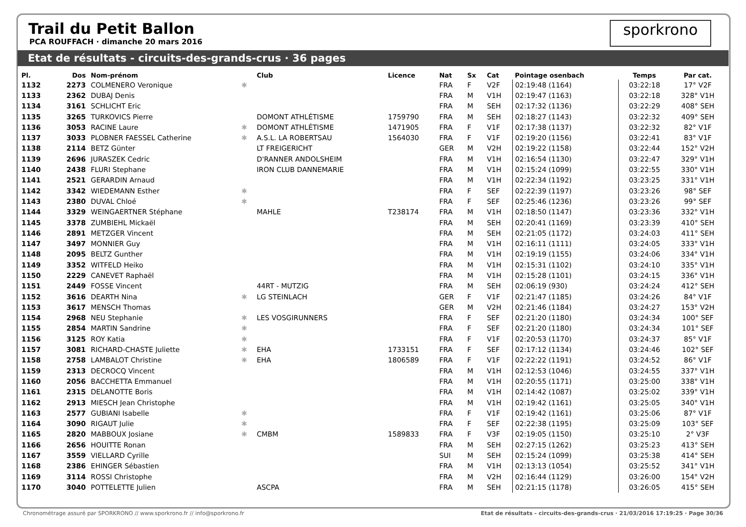Trail du Petit Ballon
PCA ROUFFACH · dimanche 20 mars 2016
sporkrono
Etat de résultats - circuits-des-grands-crus · 36 pages
| Pl. | Dos | Nom-prénom | | Club | Licence | Nat | Sx | Cat | Pointage osenbach | Temps | Par cat. |
| --- | --- | --- | --- | --- | --- | --- | --- | --- | --- | --- | --- |
| 1132 | 2273 | COLMENERO Veronique | ✱ | | | FRA | F | V2F | 02:19:48 (1164) | 03:22:18 | 17° V2F |
| 1133 | 2362 | DUBAJ Denis | | | | FRA | M | V1H | 02:19:47 (1163) | 03:22:18 | 328° V1H |
| 1134 | 3161 | SCHLICHT Eric | | | | FRA | M | SEH | 02:17:32 (1136) | 03:22:29 | 408° SEH |
| 1135 | 3265 | TURKOVICS Pierre | | DOMONT ATHLÉTISME | 1759790 | FRA | M | SEH | 02:18:27 (1143) | 03:22:32 | 409° SEH |
| 1136 | 3053 | RACINE Laure | ✱ | DOMONT ATHLÉTISME | 1471905 | FRA | F | V1F | 02:17:38 (1137) | 03:22:32 | 82° V1F |
| 1137 | 3033 | PLOBNER FAESSEL Catherine | ✱ | A.S.L. LA ROBERTSAU | 1564030 | FRA | F | V1F | 02:19:20 (1156) | 03:22:41 | 83° V1F |
| 1138 | 2114 | BETZ Günter | | LT FREIGERICHT | | GER | M | V2H | 02:19:22 (1158) | 03:22:44 | 152° V2H |
| 1139 | 2696 | JURASZEK Cedric | | D'RANNER ANDOLSHEIM | | FRA | M | V1H | 02:16:54 (1130) | 03:22:47 | 329° V1H |
| 1140 | 2438 | FLURI Stephane | | IRON CLUB DANNEMARIE | | FRA | M | V1H | 02:15:24 (1099) | 03:22:55 | 330° V1H |
| 1141 | 2521 | GERARDIN Arnaud | | | | FRA | M | V1H | 02:22:34 (1192) | 03:23:25 | 331° V1H |
| 1142 | 3342 | WIEDEMANN Esther | ✱ | | | FRA | F | SEF | 02:22:39 (1197) | 03:23:26 | 98° SEF |
| 1143 | 2380 | DUVAL Chloé | ✱ | | | FRA | F | SEF | 02:25:46 (1236) | 03:23:26 | 99° SEF |
| 1144 | 3329 | WEINGAERTNER Stéphane | | MAHLE | T238174 | FRA | M | V1H | 02:18:50 (1147) | 03:23:36 | 332° V1H |
| 1145 | 3378 | ZUMBIEHL Mickaël | | | | FRA | M | SEH | 02:20:41 (1169) | 03:23:39 | 410° SEH |
| 1146 | 2891 | METZGER Vincent | | | | FRA | M | SEH | 02:21:05 (1172) | 03:24:03 | 411° SEH |
| 1147 | 3497 | MONNIER Guy | | | | FRA | M | V1H | 02:16:11 (1111) | 03:24:05 | 333° V1H |
| 1148 | 2095 | BELTZ Gunther | | | | FRA | M | V1H | 02:19:19 (1155) | 03:24:06 | 334° V1H |
| 1149 | 3352 | WITFELD Heiko | | | | FRA | M | V1H | 02:15:31 (1102) | 03:24:10 | 335° V1H |
| 1150 | 2229 | CANEVET Raphaël | | | | FRA | M | V1H | 02:15:28 (1101) | 03:24:15 | 336° V1H |
| 1151 | 2449 | FOSSE Vincent | | 44RT - MUTZIG | | FRA | M | SEH | 02:06:19 (930) | 03:24:24 | 412° SEH |
| 1152 | 3616 | DEARTH Nina | ✱ | LG STEINLACH | | GER | F | V1F | 02:21:47 (1185) | 03:24:26 | 84° V1F |
| 1153 | 3617 | MENSCH Thomas | | | | GER | M | V2H | 02:21:46 (1184) | 03:24:27 | 153° V2H |
| 1154 | 2968 | NEU Stephanie | ✱ | LES VOSGIRUNNERS | | FRA | F | SEF | 02:21:20 (1180) | 03:24:34 | 100° SEF |
| 1155 | 2854 | MARTIN Sandrine | ✱ | | | FRA | F | SEF | 02:21:20 (1180) | 03:24:34 | 101° SEF |
| 1156 | 3125 | ROY Katia | ✱ | | | FRA | F | V1F | 02:20:53 (1170) | 03:24:37 | 85° V1F |
| 1157 | 3081 | RICHARD-CHASTE Juliette | ✱ | EHA | 1733151 | FRA | F | SEF | 02:17:12 (1134) | 03:24:46 | 102° SEF |
| 1158 | 2758 | LAMBALOT Christine | ✱ | EHA | 1806589 | FRA | F | V1F | 02:22:22 (1191) | 03:24:52 | 86° V1F |
| 1159 | 2313 | DECROCQ Vincent | | | | FRA | M | V1H | 02:12:53 (1046) | 03:24:55 | 337° V1H |
| 1160 | 2056 | BACCHETTA Emmanuel | | | | FRA | M | V1H | 02:20:55 (1171) | 03:25:00 | 338° V1H |
| 1161 | 2315 | DELANOTTE Boris | | | | FRA | M | V1H | 02:14:42 (1087) | 03:25:02 | 339° V1H |
| 1162 | 2913 | MIESCH Jean Christophe | | | | FRA | M | V1H | 02:19:42 (1161) | 03:25:05 | 340° V1H |
| 1163 | 2577 | GUBIANI Isabelle | ✱ | | | FRA | F | V1F | 02:19:42 (1161) | 03:25:06 | 87° V1F |
| 1164 | 3090 | RIGAUT Julie | ✱ | | | FRA | F | SEF | 02:22:38 (1195) | 03:25:09 | 103° SEF |
| 1165 | 2820 | MABBOUX Josiane | ✱ | CMBM | 1589833 | FRA | F | V3F | 02:19:05 (1150) | 03:25:10 | 2° V3F |
| 1166 | 2656 | HOUITTE Ronan | | | | FRA | M | SEH | 02:27:15 (1262) | 03:25:23 | 413° SEH |
| 1167 | 3559 | VIELLARD Cyrille | | | | SUI | M | SEH | 02:15:24 (1099) | 03:25:38 | 414° SEH |
| 1168 | 2386 | EHINGER Sébastien | | | | FRA | M | V1H | 02:13:13 (1054) | 03:25:52 | 341° V1H |
| 1169 | 3114 | ROSSI Christophe | | | | FRA | M | V2H | 02:16:44 (1129) | 03:26:00 | 154° V2H |
| 1170 | 3040 | POTTELETTE Julien | | ASCPA | | FRA | M | SEH | 02:21:15 (1178) | 03:26:05 | 415° SEH |
Chronométrage assuré par SPORKRONO // www.sporkrono.fr // info@sporkrono.fr Etat de résultats - circuits-des-grands-crus · 21/03/2016 17:19:25 · Page 30/36